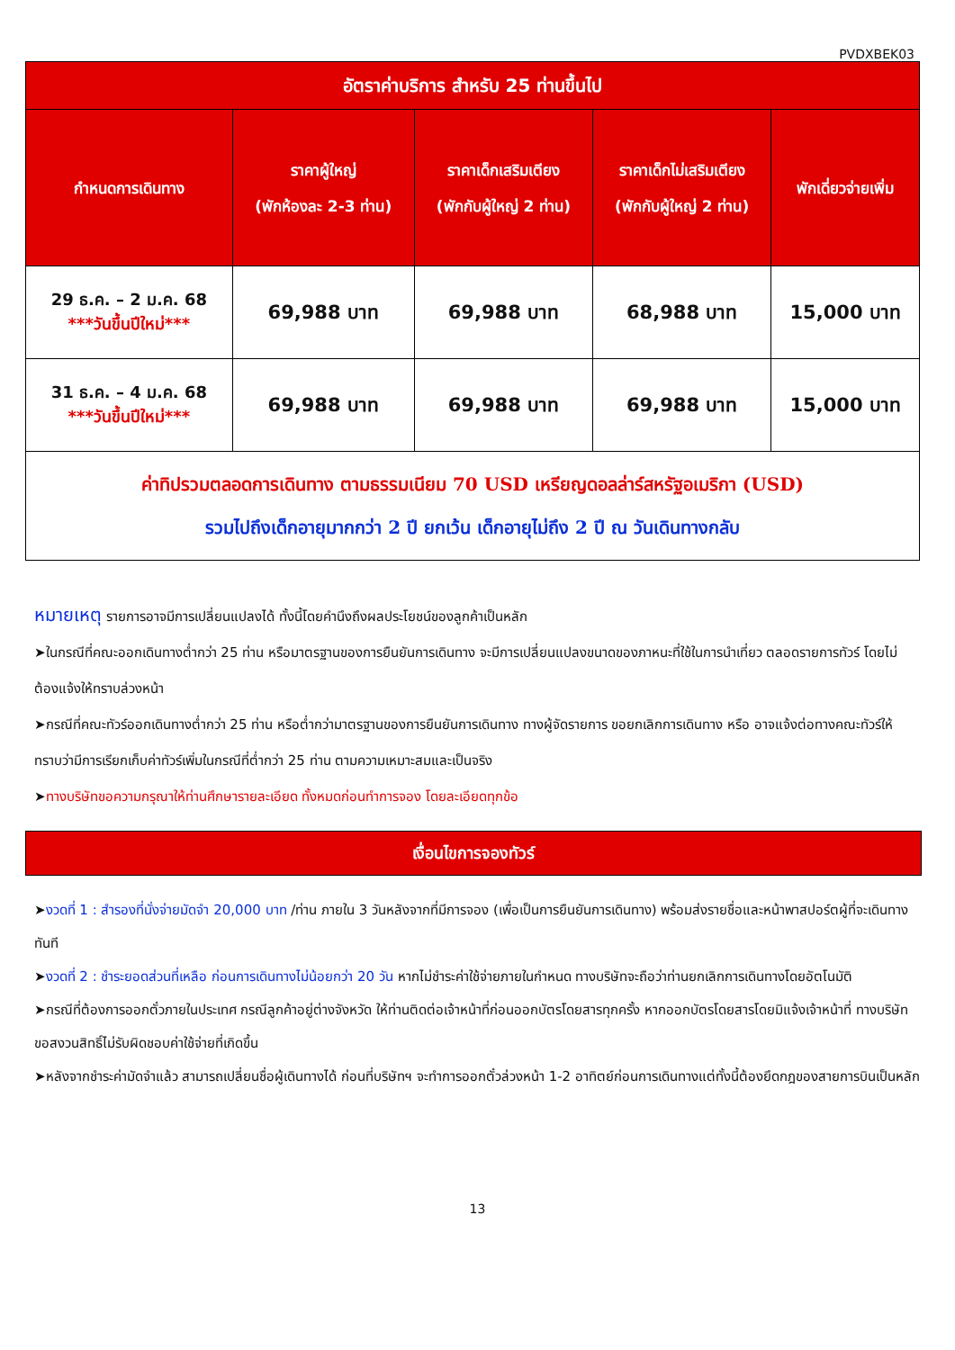PVDXBEK03
| อัตราค่าบริการ สำหรับ 25 ท่านขึ้นไป | | | | |
| --- | --- | --- | --- | --- |
| กำหนดการเดินทาง | ราคาผู้ใหญ่ (พักห้องละ 2-3 ท่าน) | ราคาเด็กเสริมเตียง (พักกับผู้ใหญ่ 2 ท่าน) | ราคาเด็กไม่เสริมเตียง (พักกับผู้ใหญ่ 2 ท่าน) | พักเดี่ยวจ่ายเพิ่ม |
| 29 ธ.ค. – 2 ม.ค. 68 ***วันขึ้นปีใหม่*** | 69,988 บาท | 69,988 บาท | 68,988 บาท | 15,000 บาท |
| 31 ธ.ค. – 4 ม.ค. 68 ***วันขึ้นปีใหม่*** | 69,988 บาท | 69,988 บาท | 69,988 บาท | 15,000 บาท |
| ค่าทิปรวมตลอดการเดินทาง ตามธรรมเนียม 70 USD เหรียญดอลล่าร์สหรัฐอเมริกา (USD) รวมไปถึงเด็กอายุมากกว่า 2 ปี ยกเว้น เด็กอายุไม่ถึง 2 ปี ณ วันเดินทางกลับ | | | | |
หมายเหตุ รายการอาจมีการเปลี่ยนแปลงได้ ทั้งนี้โดยคำนึงถึงผลประโยชน์ของลูกค้าเป็นหลัก
➤ในกรณีที่คณะออกเดินทางต่ำกว่า 25 ท่าน หรือมาตรฐานของการยืนยันการเดินทาง จะมีการเปลี่ยนแปลงขนาดของภาหนะที่ใช้ในการนำเที่ยว ตลอดรายการทัวร์ โดยไม่ต้องแจ้งให้ทราบล่วงหน้า
➤กรณีที่คณะทัวร์ออกเดินทางต่ำกว่า 25 ท่าน หรือต่ำกว่ามาตรฐานของการยืนยันการเดินทาง ทางผู้จัดรายการ ขอยกเลิกการเดินทาง หรือ อาจแจ้งต่อทางคณะทัวร์ให้ทราบว่ามีการเรียกเก็บค่าทัวร์เพิ่มในกรณีที่ต่ำกว่า 25 ท่าน ตามความเหมาะสมและเป็นจริง
➤ทางบริษัทขอความกรุณาให้ท่านศึกษารายละเอียด ทั้งหมดก่อนทำการจอง โดยละเอียดทุกข้อ
เงื่อนไขการจองทัวร์
➤งวดที่ 1 : สำรองที่นั่งจ่ายมัดจำ 20,000 บาท /ท่าน ภายใน 3 วันหลังจากที่มีการจอง (เพื่อเป็นการยืนยันการเดินทาง) พร้อมส่งรายชื่อและหน้าพาสปอร์ตผู้ที่จะเดินทางทันที
➤งวดที่ 2 : ชำระยอดส่วนที่เหลือ ก่อนการเดินทางไม่น้อยกว่า 20 วัน หากไม่ชำระค่าใช้จ่ายภายในกำหนด ทางบริษัทจะถือว่าท่านยกเลิกการเดินทางโดยอัตโนมัติ
➤กรณีที่ต้องการออกตั๋วภายในประเทศ กรณีลูกค้าอยู่ต่างจังหวัด ให้ท่านติดต่อเจ้าหน้าที่ก่อนออกบัตรโดยสารทุกครั้ง หากออกบัตรโดยสารโดยมิแจ้งเจ้าหน้าที่ ทางบริษัทขอสงวนสิทธิ์ไม่รับผิดชอบค่าใช้จ่ายที่เกิดขึ้น
➤หลังจากชำระค่ามัดจำแล้ว สามารถเปลี่ยนชื่อผู้เดินทางได้ ก่อนที่บริษัทฯ จะทำการออกตั๋วล่วงหน้า 1-2 อาทิตย์ก่อนการเดินทางแต่ทั้งนี้ต้องยึดกฎของสายการบินเป็นหลัก
13